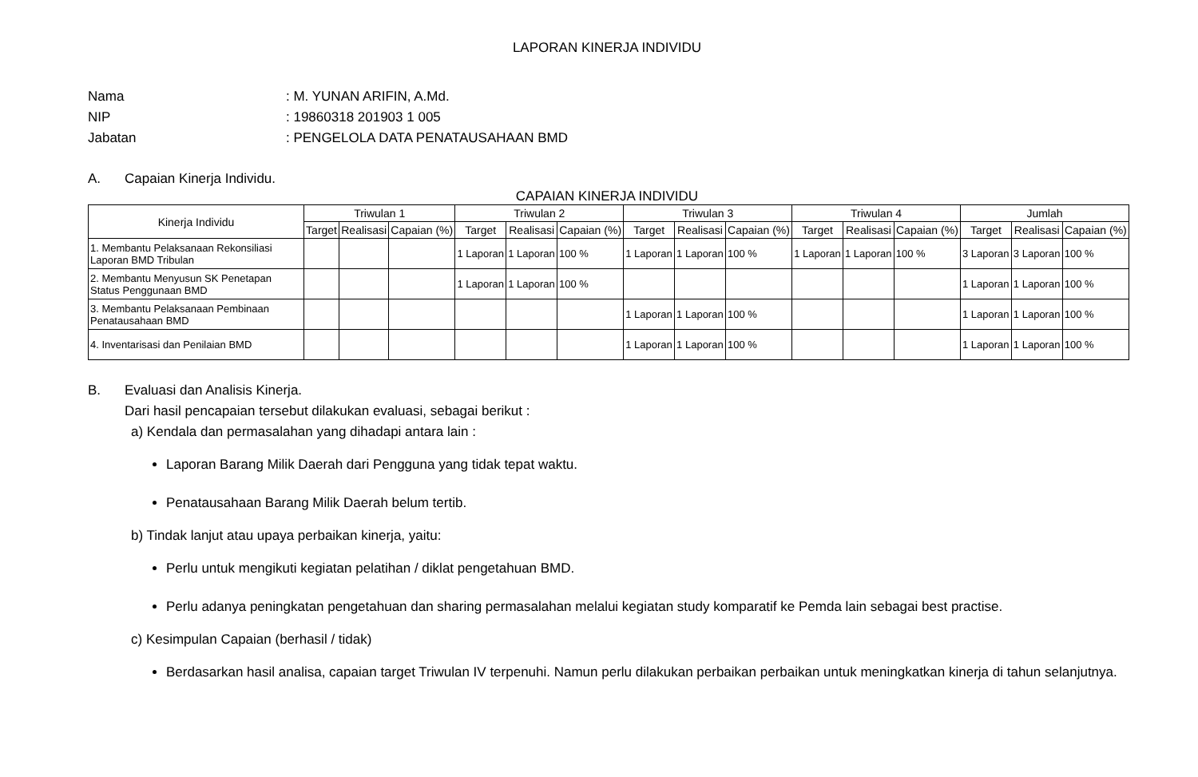LAPORAN KINERJA INDIVIDU
Nama: M. YUNAN ARIFIN, A.Md.
NIP: 19860318 201903 1 005
Jabatan: PENGELOLA DATA PENATAUSAHAAN BMD
A. Capaian Kinerja Individu.
CAPAIAN KINERJA INDIVIDU
| Kinerja Individu | Triwulan 1 | | | Triwulan 2 | | | Triwulan 3 | | | Triwulan 4 | | | Jumlah | | |
| --- | --- | --- | --- | --- | --- | --- | --- | --- | --- | --- | --- | --- | --- | --- | --- |
| | Target | Realisasi | Capaian (%) | Target | Realisasi | Capaian (%) | Target | Realisasi | Capaian (%) | Target | Realisasi | Capaian (%) | Target | Realisasi | Capaian (%) |
| 1. Membantu Pelaksanaan Rekonsiliasi Laporan BMD Tribulan | | | | 1 Laporan | 1 Laporan | 100 % | 1 Laporan | 1 Laporan | 100 % | 1 Laporan | 1 Laporan | 100 % | 3 Laporan | 3 Laporan | 100 % |
| 2. Membantu Menyusun SK Penetapan Status Penggunaan BMD | | | | 1 Laporan | 1 Laporan | 100 % | | | | | | | 1 Laporan | 1 Laporan | 100 % |
| 3. Membantu Pelaksanaan Pembinaan Penatausahaan BMD | | | | | | | 1 Laporan | 1 Laporan | 100 % | | | | 1 Laporan | 1 Laporan | 100 % |
| 4. Inventarisasi dan Penilaian BMD | | | | | | | 1 Laporan | 1 Laporan | 100 % | | | | 1 Laporan | 1 Laporan | 100 % |
B. Evaluasi dan Analisis Kinerja.
Dari hasil pencapaian tersebut dilakukan evaluasi, sebagai berikut :
a) Kendala dan permasalahan yang dihadapi antara lain :
Laporan Barang Milik Daerah dari Pengguna yang tidak tepat waktu.
Penatausahaan Barang Milik Daerah belum tertib.
b) Tindak lanjut atau upaya perbaikan kinerja, yaitu:
Perlu untuk mengikuti kegiatan pelatihan / diklat pengetahuan BMD.
Perlu adanya peningkatan pengetahuan dan sharing permasalahan melalui kegiatan study komparatif ke Pemda lain sebagai best practise.
c) Kesimpulan Capaian (berhasil / tidak)
Berdasarkan hasil analisa, capaian target Triwulan IV terpenuhi. Namun perlu dilakukan perbaikan perbaikan untuk meningkatkan kinerja di tahun selanjutnya.